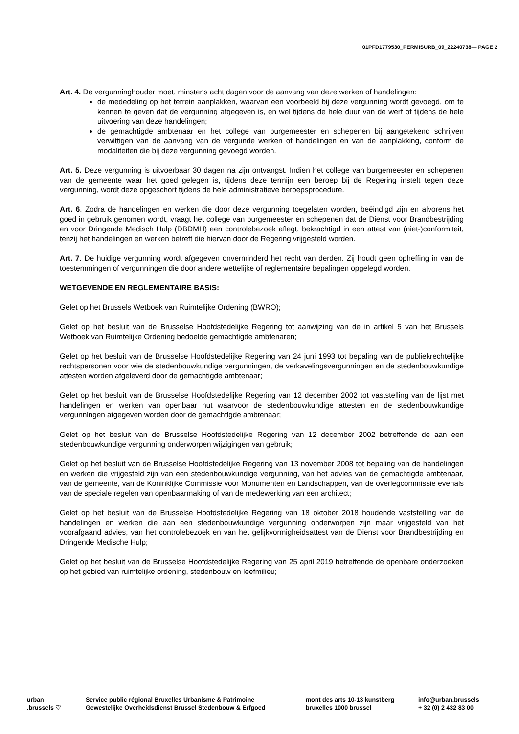01PFD1779530_PERMISURB_09_22240738— PAGE 2
Art. 4. De vergunninghouder moet, minstens acht dagen voor de aanvang van deze werken of handelingen:
de mededeling op het terrein aanplakken, waarvan een voorbeeld bij deze vergunning wordt gevoegd, om te kennen te geven dat de vergunning afgegeven is, en wel tijdens de hele duur van de werf of tijdens de hele uitvoering van deze handelingen;
de gemachtigde ambtenaar en het college van burgemeester en schepenen bij aangetekend schrijven verwittigen van de aanvang van de vergunde werken of handelingen en van de aanplakking, conform de modaliteiten die bij deze vergunning gevoegd worden.
Art. 5. Deze vergunning is uitvoerbaar 30 dagen na zijn ontvangst. Indien het college van burgemeester en schepenen van de gemeente waar het goed gelegen is, tijdens deze termijn een beroep bij de Regering instelt tegen deze vergunning, wordt deze opgeschort tijdens de hele administratieve beroepsprocedure.
Art. 6. Zodra de handelingen en werken die door deze vergunning toegelaten worden, beëindigd zijn en alvorens het goed in gebruik genomen wordt, vraagt het college van burgemeester en schepenen dat de Dienst voor Brandbestrijding en voor Dringende Medisch Hulp (DBDMH) een controlebezoek aflegt, bekrachtigd in een attest van (niet-)conformiteit, tenzij het handelingen en werken betreft die hiervan door de Regering vrijgesteld worden.
Art. 7. De huidige vergunning wordt afgegeven onverminderd het recht van derden. Zij houdt geen opheffing in van de toestemmingen of vergunningen die door andere wettelijke of reglementaire bepalingen opgelegd worden.
WETGEVENDE EN REGLEMENTAIRE BASIS:
Gelet op het Brussels Wetboek van Ruimtelijke Ordening (BWRO);
Gelet op het besluit van de Brusselse Hoofdstedelijke Regering tot aanwijzing van de in artikel 5 van het Brussels Wetboek van Ruimtelijke Ordening bedoelde gemachtigde ambtenaren;
Gelet op het besluit van de Brusselse Hoofdstedelijke Regering van 24 juni 1993 tot bepaling van de publiekrechtelijke rechtspersonen voor wie de stedenbouwkundige vergunningen, de verkavelingsvergunningen en de stedenbouwkundige attesten worden afgeleverd door de gemachtigde ambtenaar;
Gelet op het besluit van de Brusselse Hoofdstedelijke Regering van 12 december 2002 tot vaststelling van de lijst met handelingen en werken van openbaar nut waarvoor de stedenbouwkundige attesten en de stedenbouwkundige vergunningen afgegeven worden door de gemachtigde ambtenaar;
Gelet op het besluit van de Brusselse Hoofdstedelijke Regering van 12 december 2002 betreffende de aan een stedenbouwkundige vergunning onderworpen wijzigingen van gebruik;
Gelet op het besluit van de Brusselse Hoofdstedelijke Regering van 13 november 2008 tot bepaling van de handelingen en werken die vrijgesteld zijn van een stedenbouwkundige vergunning, van het advies van de gemachtigde ambtenaar, van de gemeente, van de Koninklijke Commissie voor Monumenten en Landschappen, van de overlegcommissie evenals van de speciale regelen van openbaarmaking of van de medewerking van een architect;
Gelet op het besluit van de Brusselse Hoofdstedelijke Regering van 18 oktober 2018 houdende vaststelling van de handelingen en werken die aan een stedenbouwkundige vergunning onderworpen zijn maar vrijgesteld van het voorafgaand advies, van het controlebezoek en van het gelijkvormigheidsattest van de Dienst voor Brandbestrijding en Dringende Medische Hulp;
Gelet op het besluit van de Brusselse Hoofdstedelijke Regering van 25 april 2019 betreffende de openbare onderzoeken op het gebied van ruimtelijke ordening, stedenbouw en leefmilieu;
urban
.brussels ♡
Service public régional Bruxelles Urbanisme & Patrimoine
Gewestelijke Overheidsdienst Brussel Stedenbouw & Erfgoed
mont des arts 10-13 kunstberg
bruxelles 1000 brussel
info@urban.brussels
+ 32 (0) 2 432 83 00